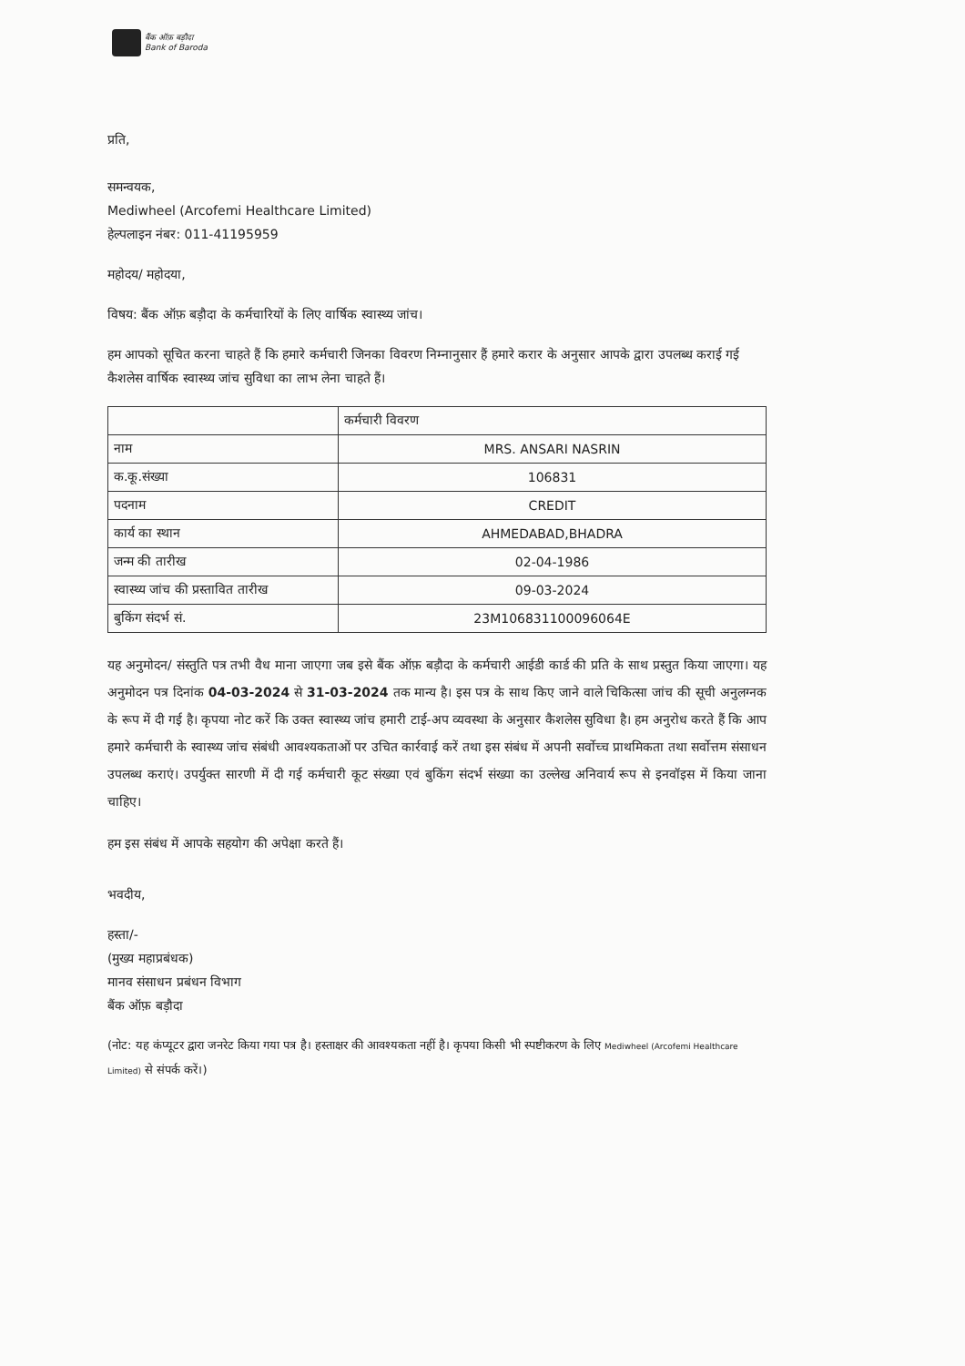बैंक ऑफ़ बड़ौदा
Bank of Baroda
प्रति,
समन्वयक,
Mediwheel (Arcofemi Healthcare Limited)
हेल्पलाइन नंबर: 011-41195959
महोदय/ महोदया,
विषय: बैंक ऑफ़ बड़ौदा के कर्मचारियों के लिए वार्षिक स्वास्थ्य जांच।
हम आपको सूचित करना चाहते हैं कि हमारे कर्मचारी जिनका विवरण निम्नानुसार हैं हमारे करार के अनुसार आपके द्वारा उपलब्ध कराई गई कैशलेस वार्षिक स्वास्थ्य जांच सुविधा का लाभ लेना चाहते हैं।
| | कर्मचारी विवरण |
| नाम | MRS. ANSARI NASRIN |
| क.कू.संख्या | 106831 |
| पदनाम | CREDIT |
| कार्य का स्थान | AHMEDABAD,BHADRA |
| जन्म की तारीख | 02-04-1986 |
| स्वास्थ्य जांच की प्रस्तावित तारीख | 09-03-2024 |
| बुकिंग संदर्भ सं. | 23M106831100096064E |
यह अनुमोदन/ संस्तुति पत्र तभी वैध माना जाएगा जब इसे बैंक ऑफ़ बड़ौदा के कर्मचारी आईडी कार्ड की प्रति के साथ प्रस्तुत किया जाएगा। यह अनुमोदन पत्र दिनांक 04-03-2024 से 31-03-2024 तक मान्य है। इस पत्र के साथ किए जाने वाले चिकित्सा जांच की सूची अनुलग्नक के रूप में दी गई है। कृपया नोट करें कि उक्त स्वास्थ्य जांच हमारी टाई-अप व्यवस्था के अनुसार कैशलेस सुविधा है। हम अनुरोध करते हैं कि आप हमारे कर्मचारी के स्वास्थ्य जांच संबंधी आवश्यकताओं पर उचित कार्रवाई करें तथा इस संबंध में अपनी सर्वोच्च प्राथमिकता तथा सर्वोत्तम संसाधन उपलब्ध कराएं। उपर्युक्त सारणी में दी गई कर्मचारी कूट संख्या एवं बुकिंग संदर्भ संख्या का उल्लेख अनिवार्य रूप से इनवॉइस में किया जाना चाहिए।
हम इस संबंध में आपके सहयोग की अपेक्षा करते हैं।
भवदीय,
हस्ता/-
(मुख्य महाप्रबंधक)
मानव संसाधन प्रबंधन विभाग
बैंक ऑफ़ बड़ौदा
(नोट: यह कंप्यूटर द्वारा जनरेट किया गया पत्र है। हस्ताक्षर की आवश्यकता नहीं है। कृपया किसी भी स्पष्टीकरण के लिए Mediwheel (Arcofemi Healthcare Limited) से संपर्क करें।)